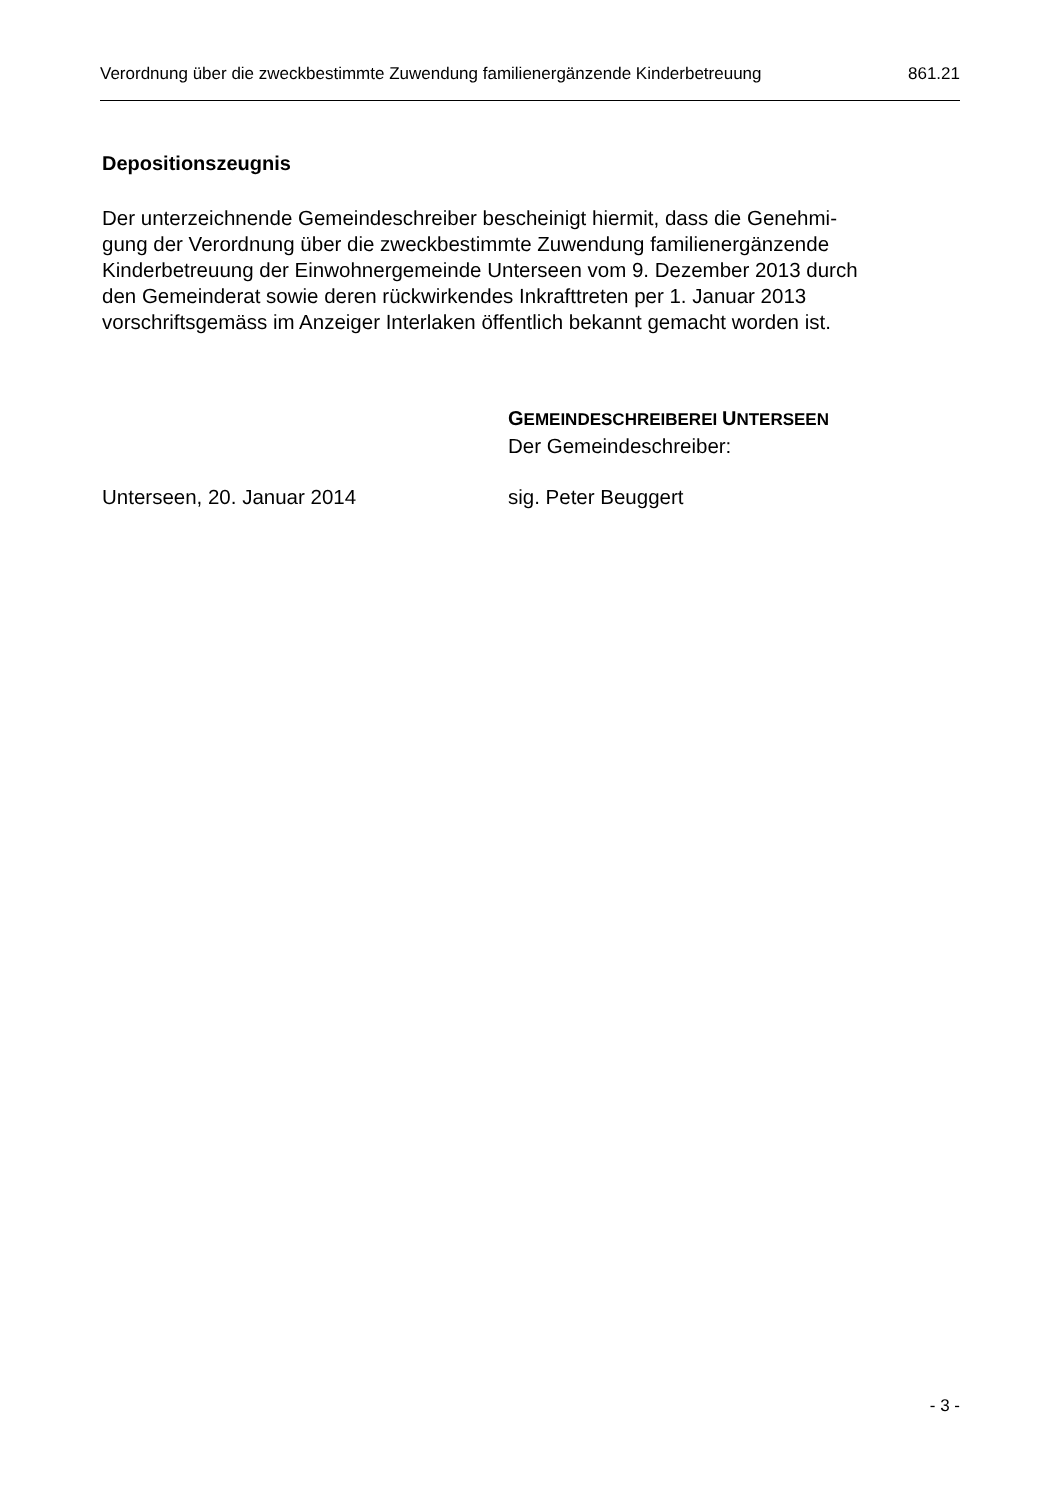Verordnung über die zweckbestimmte Zuwendung familienergänzende Kinderbetreuung 861.21
Depositionszeugnis
Der unterzeichnende Gemeindeschreiber bescheinigt hiermit, dass die Genehmi-
gung der Verordnung über die zweckbestimmte Zuwendung familienergänzende
Kinderbetreuung der Einwohnergemeinde Unterseen vom 9. Dezember 2013 durch
den Gemeinderat sowie deren rückwirkendes Inkrafttreten per 1. Januar 2013
vorschriftsgemäss im Anzeiger Interlaken öffentlich bekannt gemacht worden ist.
GEMEINDESCHREIBEREI UNTERSEEN
Der Gemeindeschreiber:
Unterseen, 20. Januar 2014 sig. Peter Beuggert
- 3 -